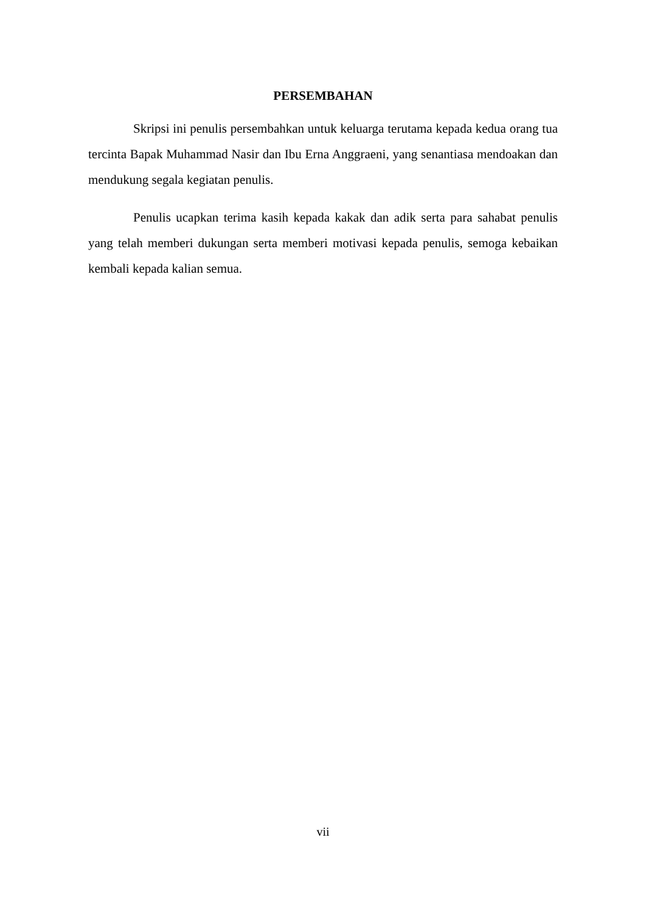PERSEMBAHAN
Skripsi ini penulis persembahkan untuk keluarga terutama kepada kedua orang tua tercinta Bapak Muhammad Nasir dan Ibu Erna Anggraeni, yang senantiasa mendoakan dan mendukung segala kegiatan penulis.
Penulis ucapkan terima kasih kepada kakak dan adik serta para sahabat penulis yang telah memberi dukungan serta memberi motivasi kepada penulis, semoga kebaikan kembali kepada kalian semua.
vii